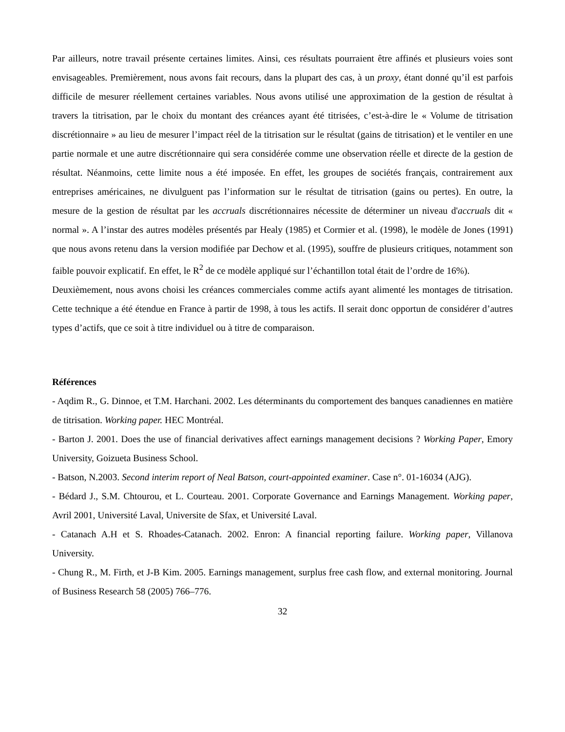Par ailleurs, notre travail présente certaines limites. Ainsi, ces résultats pourraient être affinés et plusieurs voies sont envisageables. Premièrement, nous avons fait recours, dans la plupart des cas, à un proxy, étant donné qu’il est parfois difficile de mesurer réellement certaines variables. Nous avons utilisé une approximation de la gestion de résultat à travers la titrisation, par le choix du montant des créances ayant été titrisées, c’est-à-dire le « Volume de titrisation discrétionnaire » au lieu de mesurer l’impact réel de la titrisation sur le résultat (gains de titrisation) et le ventiler en une partie normale et une autre discrétionnaire qui sera considérée comme une observation réelle et directe de la gestion de résultat. Néanmoins, cette limite nous a été imposée. En effet, les groupes de sociétés français, contrairement aux entreprises américaines, ne divulguent pas l’information sur le résultat de titrisation (gains ou pertes). En outre, la mesure de la gestion de résultat par les accruals discrétionnaires nécessite de déterminer un niveau d'accruals dit « normal ». A l’instar des autres modèles présentés par Healy (1985) et Cormier et al. (1998), le modèle de Jones (1991) que nous avons retenu dans la version modifiée par Dechow et al. (1995), souffre de plusieurs critiques, notamment son faible pouvoir explicatif. En effet, le R<sup>2</sup> de ce modèle appliqué sur l’échantillon total était de l’ordre de 16%).
Deuxièmement, nous avons choisi les créances commerciales comme actifs ayant alimenté les montages de titrisation. Cette technique a été étendue en France à partir de 1998, à tous les actifs. Il serait donc opportun de considérer d’autres types d’actifs, que ce soit à titre individuel ou à titre de comparaison.
Références
- Aqdim R., G. Dinnoe, et T.M. Harchani. 2002. Les déterminants du comportement des banques canadiennes en matière de titrisation. Working paper. HEC Montréal.
- Barton J. 2001. Does the use of financial derivatives affect earnings management decisions ? Working Paper, Emory University, Goizueta Business School.
- Batson, N.2003. Second interim report of Neal Batson, court-appointed examiner. Case n°. 01-16034 (AJG).
- Bédard J., S.M. Chtourou, et L. Courteau. 2001. Corporate Governance and Earnings Management. Working paper, Avril 2001, Université Laval, Universite de Sfax, et Université Laval.
- Catanach A.H et S. Rhoades-Catanach. 2002. Enron: A financial reporting failure. Working paper, Villanova University.
- Chung R., M. Firth, et J-B Kim. 2005. Earnings management, surplus free cash flow, and external monitoring. Journal of Business Research 58 (2005) 766–776.
32